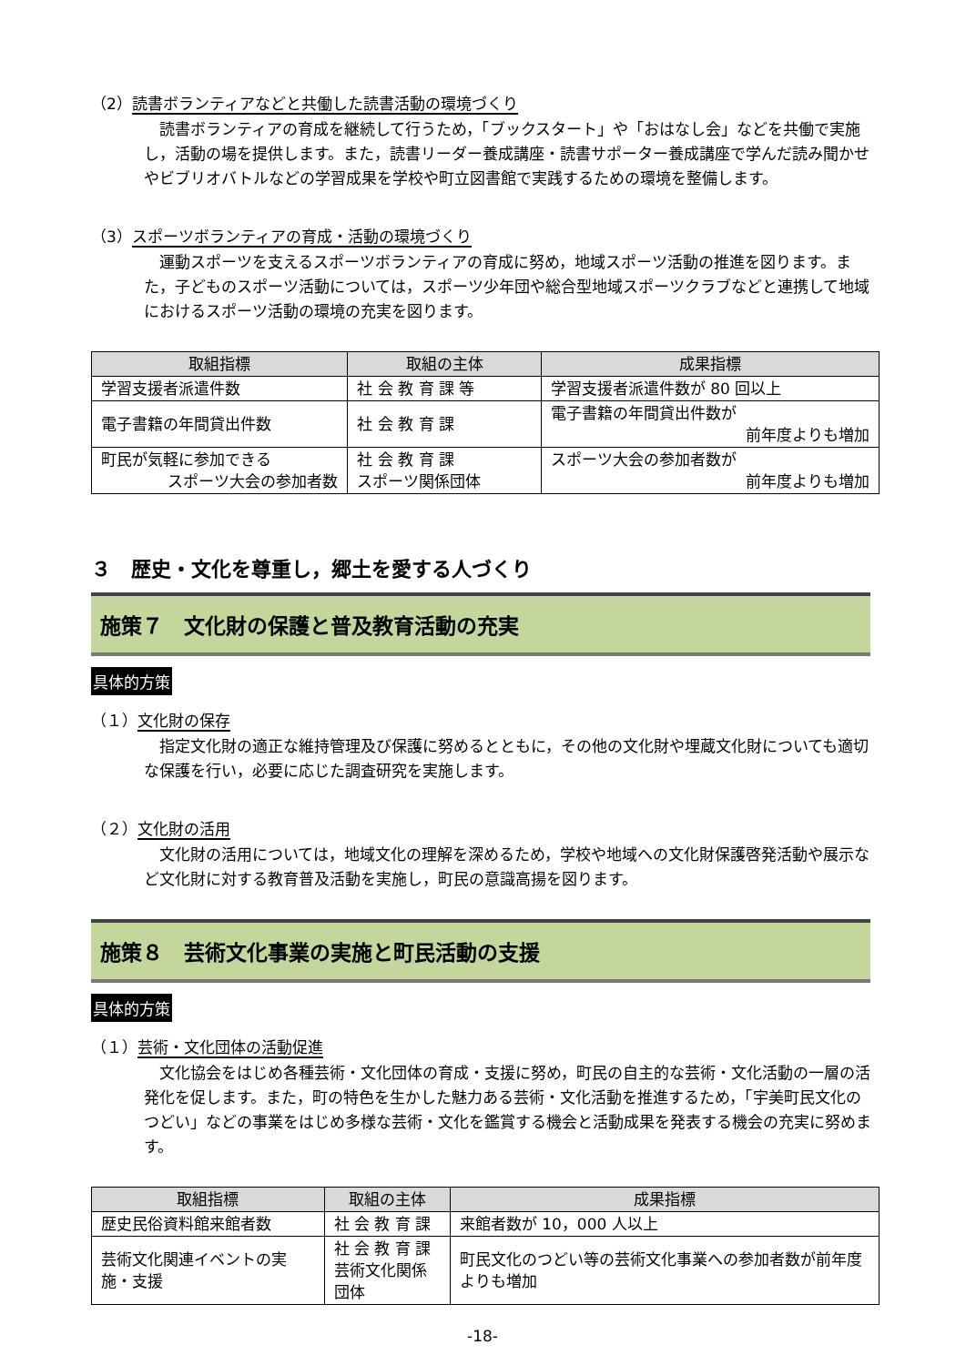（2）読書ボランティアなどと共働した読書活動の環境づくり
読書ボランティアの育成を継続して行うため，「ブックスタート」や「おはなし会」などを共働で実施し，活動の場を提供します。また，読書リーダー養成講座・読書サポーター養成講座で学んだ読み聞かせやビブリオバトルなどの学習成果を学校や町立図書館で実践するための環境を整備します。
（3）スポーツボランティアの育成・活動の環境づくり
運動スポーツを支えるスポーツボランティアの育成に努め，地域スポーツ活動の推進を図ります。また，子どものスポーツ活動については，スポーツ少年団や総合型地域スポーツクラブなどと連携して地域におけるスポーツ活動の環境の充実を図ります。
| 取組指標 | 取組の主体 | 成果指標 |
| --- | --- | --- |
| 学習支援者派遣件数 | 社 会 教 育 課 等 | 学習支援者派遣件数が 80 回以上 |
| 電子書籍の年間貸出件数 | 社 会 教 育 課 | 電子書籍の年間貸出件数が 前年度よりも増加 |
| 町民が気軽に参加できる スポーツ大会の参加者数 | 社 会 教 育 課 スポーツ関係団体 | スポーツ大会の参加者数が 前年度よりも増加 |
３　歴史・文化を尊重し，郷土を愛する人づくり
施策７　文化財の保護と普及教育活動の充実
具体的方策
（１）文化財の保存
指定文化財の適正な維持管理及び保護に努めるとともに，その他の文化財や埋蔵文化財についても適切な保護を行い，必要に応じた調査研究を実施します。
（２）文化財の活用
文化財の活用については，地域文化の理解を深めるため，学校や地域への文化財保護啓発活動や展示など文化財に対する教育普及活動を実施し，町民の意識高揚を図ります。
施策８　芸術文化事業の実施と町民活動の支援
具体的方策
（１）芸術・文化団体の活動促進
文化協会をはじめ各種芸術・文化団体の育成・支援に努め，町民の自主的な芸術・文化活動の一層の活発化を促します。また，町の特色を生かした魅力ある芸術・文化活動を推進するため，「宇美町民文化のつどい」などの事業をはじめ多様な芸術・文化を鑑賞する機会と活動成果を発表する機会の充実に努めます。
| 取組指標 | 取組の主体 | 成果指標 |
| --- | --- | --- |
| 歴史民俗資料館来館者数 | 社 会 教 育 課 | 来館者数が 10，000 人以上 |
| 芸術文化関連イベントの実施・支援 | 社 会 教 育 課 芸術文化関係団体 | 町民文化のつどい等の芸術文化事業への参加者数が前年度よりも増加 |
-18-